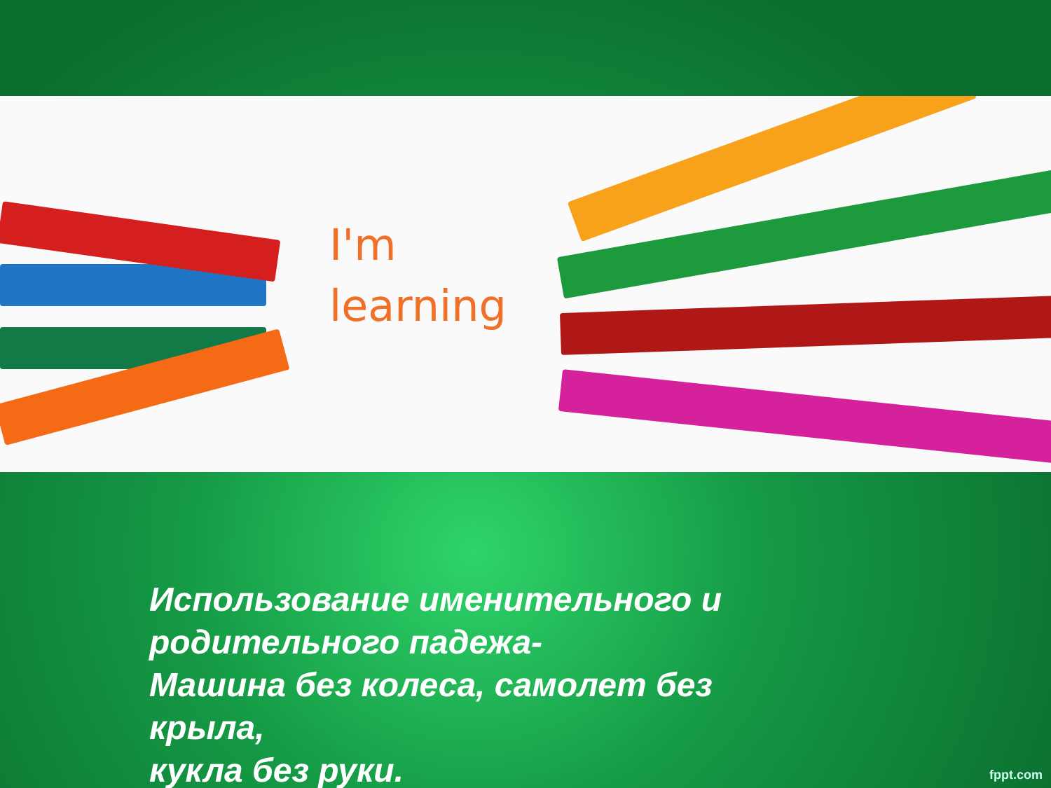I'm
learning
Использование именительного и родительного падежа-
Машина без колеса, самолет без крыла,
кукла без руки.
fppt.com